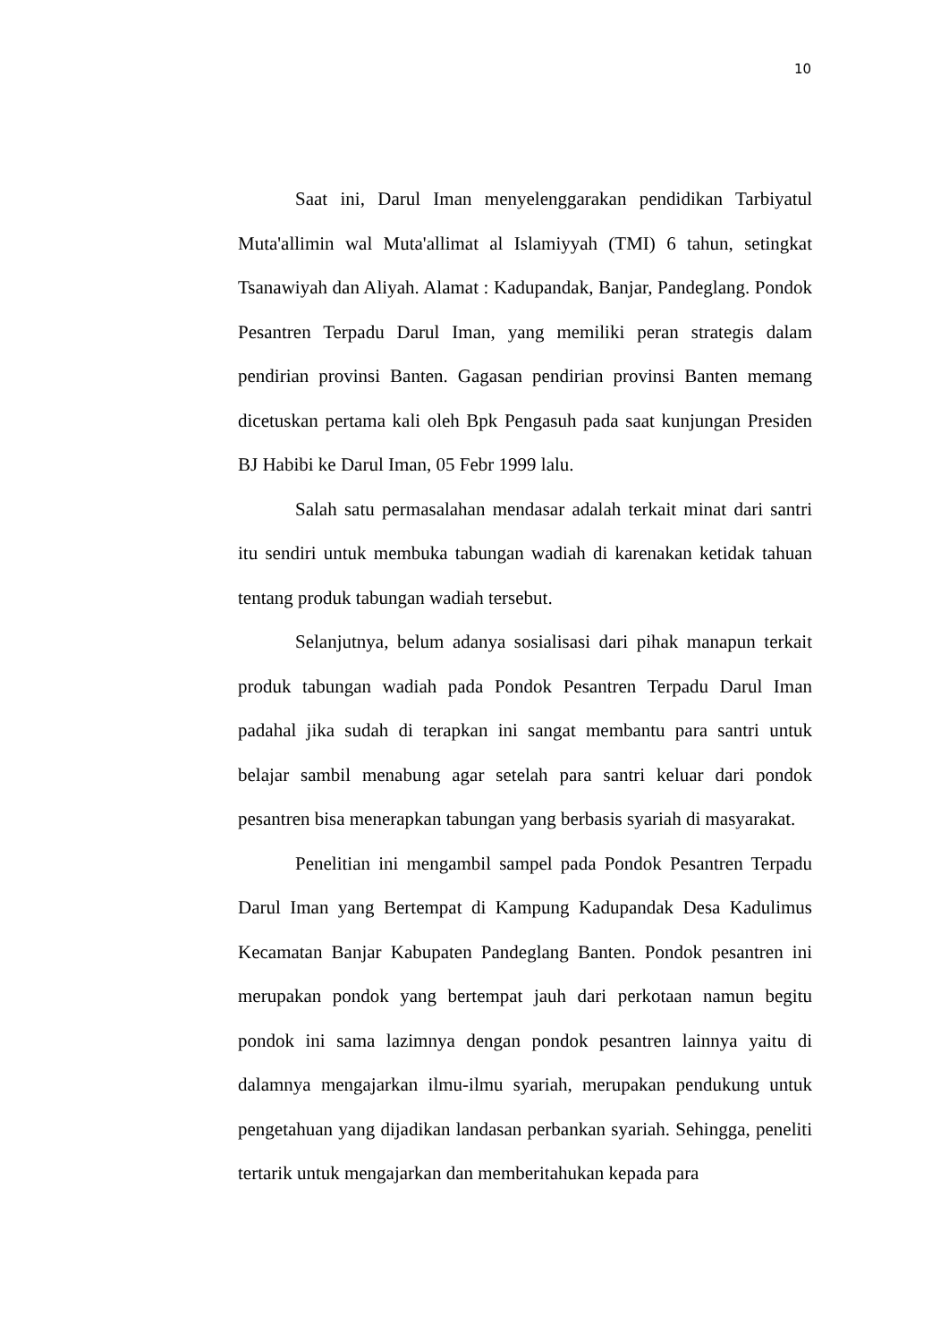10
Saat ini, Darul Iman menyelenggarakan pendidikan Tarbiyatul Muta'allimin wal Muta'allimat al Islamiyyah (TMI) 6 tahun, setingkat Tsanawiyah dan Aliyah. Alamat : Kadupandak, Banjar, Pandeglang. Pondok Pesantren Terpadu Darul Iman, yang memiliki peran strategis dalam pendirian provinsi Banten. Gagasan pendirian provinsi Banten memang dicetuskan pertama kali oleh Bpk Pengasuh pada saat kunjungan Presiden BJ Habibi ke Darul Iman, 05 Febr 1999 lalu.
Salah satu permasalahan mendasar adalah terkait minat dari santri itu sendiri untuk membuka tabungan wadiah di karenakan ketidak tahuan tentang produk tabungan wadiah tersebut.
Selanjutnya, belum adanya sosialisasi dari pihak manapun terkait produk tabungan wadiah pada Pondok Pesantren Terpadu Darul Iman padahal jika sudah di terapkan ini sangat membantu para santri untuk belajar sambil menabung agar setelah para santri keluar dari pondok pesantren bisa menerapkan tabungan yang berbasis syariah di masyarakat.
Penelitian ini mengambil sampel pada Pondok Pesantren Terpadu Darul Iman yang Bertempat di Kampung Kadupandak Desa Kadulimus Kecamatan Banjar Kabupaten Pandeglang Banten. Pondok pesantren ini merupakan pondok yang bertempat jauh dari perkotaan namun begitu pondok ini sama lazimnya dengan pondok pesantren lainnya yaitu di dalamnya mengajarkan ilmu-ilmu syariah, merupakan pendukung untuk pengetahuan yang dijadikan landasan perbankan syariah. Sehingga, peneliti tertarik untuk mengajarkan dan memberitahukan kepada para